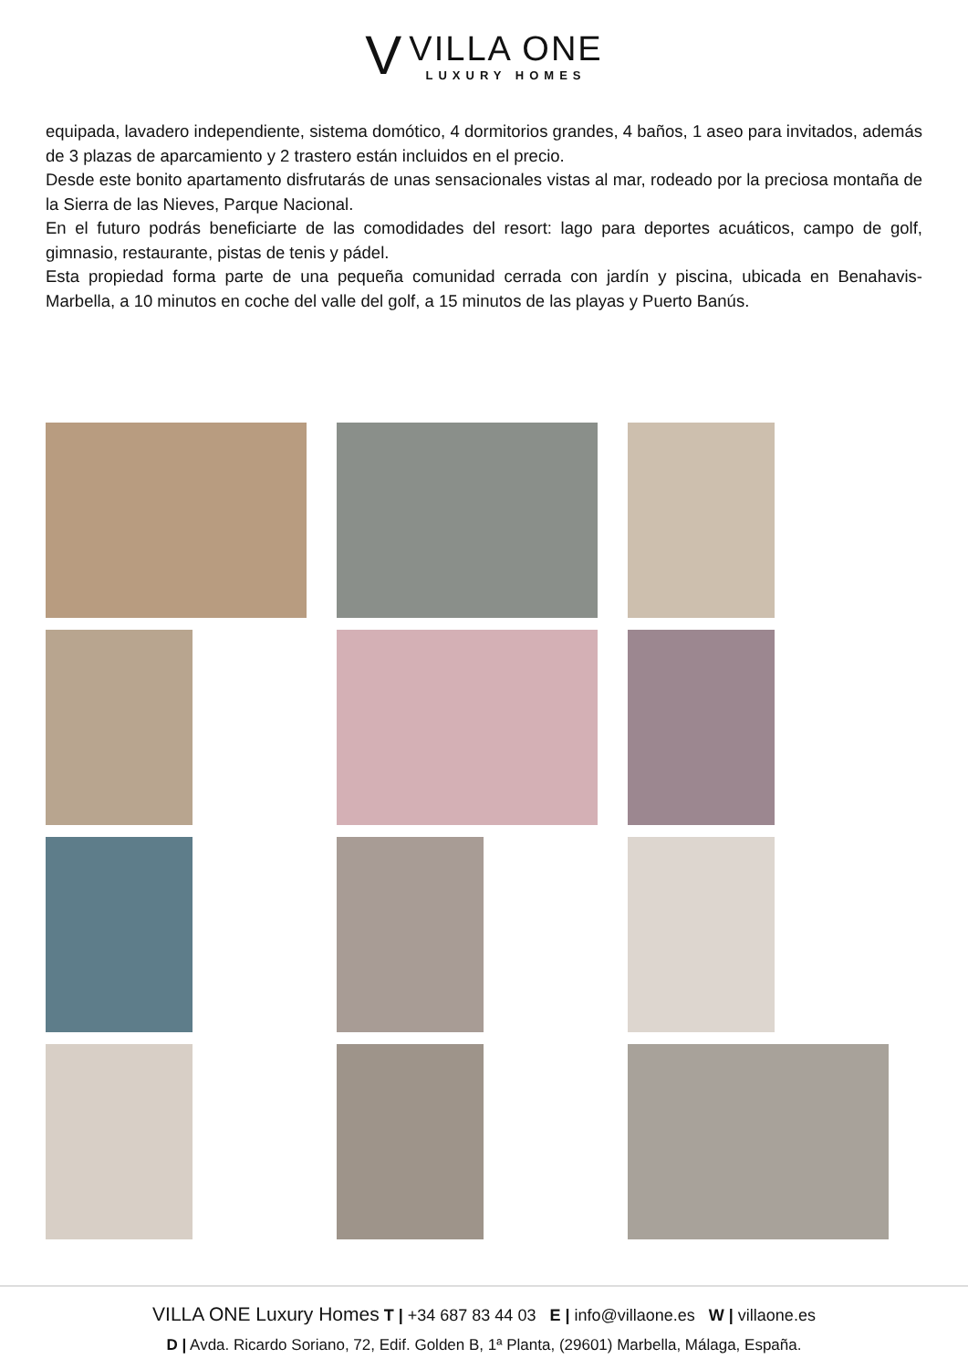V
VILLA ONE
LUXURY HOMES
equipada, lavadero independiente, sistema domótico, 4 dormitorios grandes, 4 baños, 1 aseo para invitados, además de 3 plazas de aparcamiento y 2 trastero están incluidos en el precio.
Desde este bonito apartamento disfrutarás de unas sensacionales vistas al mar, rodeado por la preciosa montaña de la Sierra de las Nieves, Parque Nacional.
En el futuro podrás beneficiarte de las comodidades del resort: lago para deportes acuáticos, campo de golf, gimnasio, restaurante, pistas de tenis y pádel.
Esta propiedad forma parte de una pequeña comunidad cerrada con jardín y piscina, ubicada en Benahavis-Marbella, a 10 minutos en coche del valle del golf, a 15 minutos de las playas y Puerto Banús.
VILLA ONE Luxury Homes T | +34 687 83 44 03 E | info@villaone.es W | villaone.es
D | Avda. Ricardo Soriano, 72, Edif. Golden B, 1ª Planta, (29601) Marbella, Málaga, España.